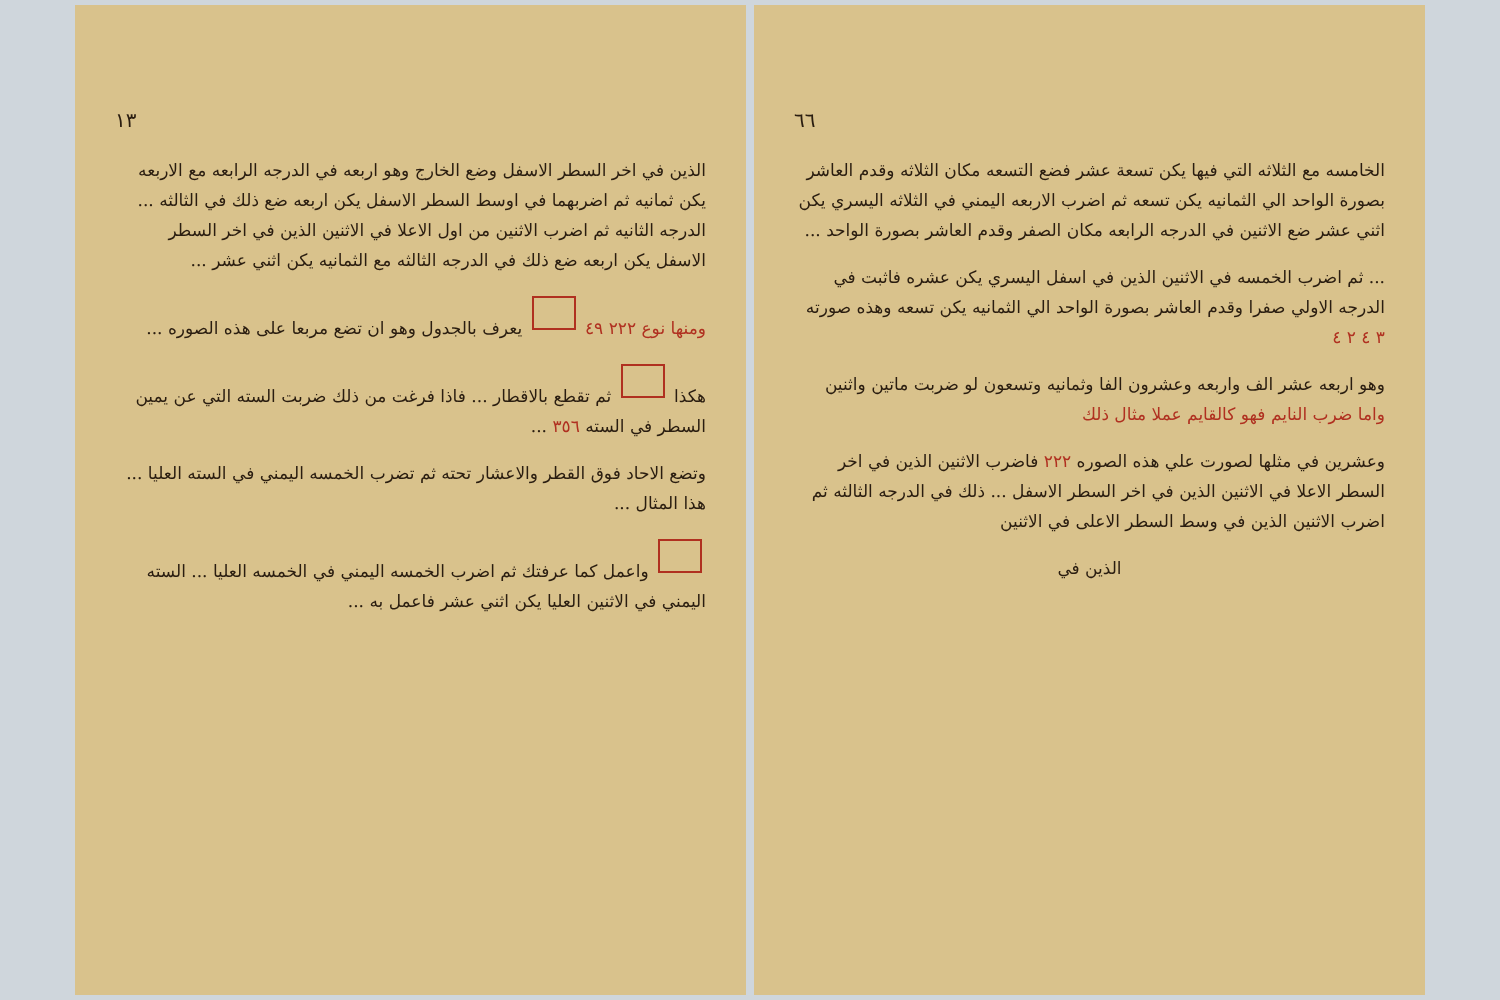١٣
الذين في اخر السطر الاسفل وضع الخارج وهو اربعه في الدرجه الرابعه مع الاربعه يكن ثمانيه ثم اضربهما في اوسط السطر الاسفل يكن اربعه ضع ذلك في الثالثه ... الدرجه الثانيه ثم اضرب الاثنين من اول الاعلا في الاثنين الذين في اخر السطر الاسفل يكن اربعه ضع ذلك في الدرجه الثالثه مع الثمانيه يكن اثني عشر ...
ومنها نوع ٢٢٢ ٤٩ يعرف بالجدول وهو ان تضع مربعا على هذه الصوره ...
هكذا ثم تقطع بالاقطار ... فاذا فرغت من ذلك ضربت السته التي عن يمين السطر في السته ٣٥٦ ...
وتضع الاحاد فوق القطر والاعشار تحته ثم تضرب الخمسه اليمني في السته العليا ... هذا المثال ...
واعمل كما عرفتك ثم اضرب الخمسه اليمني في الخمسه العليا ... السته اليمني في الاثنين العليا يكن اثني عشر فاعمل به ...
٦٦
الخامسه مع الثلاثه التي فيها يكن تسعة عشر فضع التسعه مكان الثلاثه وقدم العاشر بصورة الواحد الي الثمانيه يكن تسعه ثم اضرب الاربعه اليمني في الثلاثه اليسري يكن اثني عشر ضع الاثنين في الدرجه الرابعه مكان الصفر وقدم العاشر بصورة الواحد ...
... ثم اضرب الخمسه في الاثنين الذين في اسفل اليسري يكن عشره فاثبت في الدرجه الاولي صفرا وقدم العاشر بصورة الواحد الي الثمانيه يكن تسعه وهذه صورته ٣ ٤ ٢ ٤
وهو اربعه عشر الف واربعه وعشرون الفا وثمانيه وتسعون لو ضربت ماتين واثنين واما ضرب النايم فهو كالقايم عملا مثال ذلك
وعشرين في مثلها لصورت علي هذه الصوره ٢٢٢ فاضرب الاثنين الذين في اخر السطر الاعلا في الاثنين الذين في اخر السطر الاسفل ... ذلك في الدرجه الثالثه ثم اضرب الاثنين الذين في وسط السطر الاعلى في الاثنين
الذين في